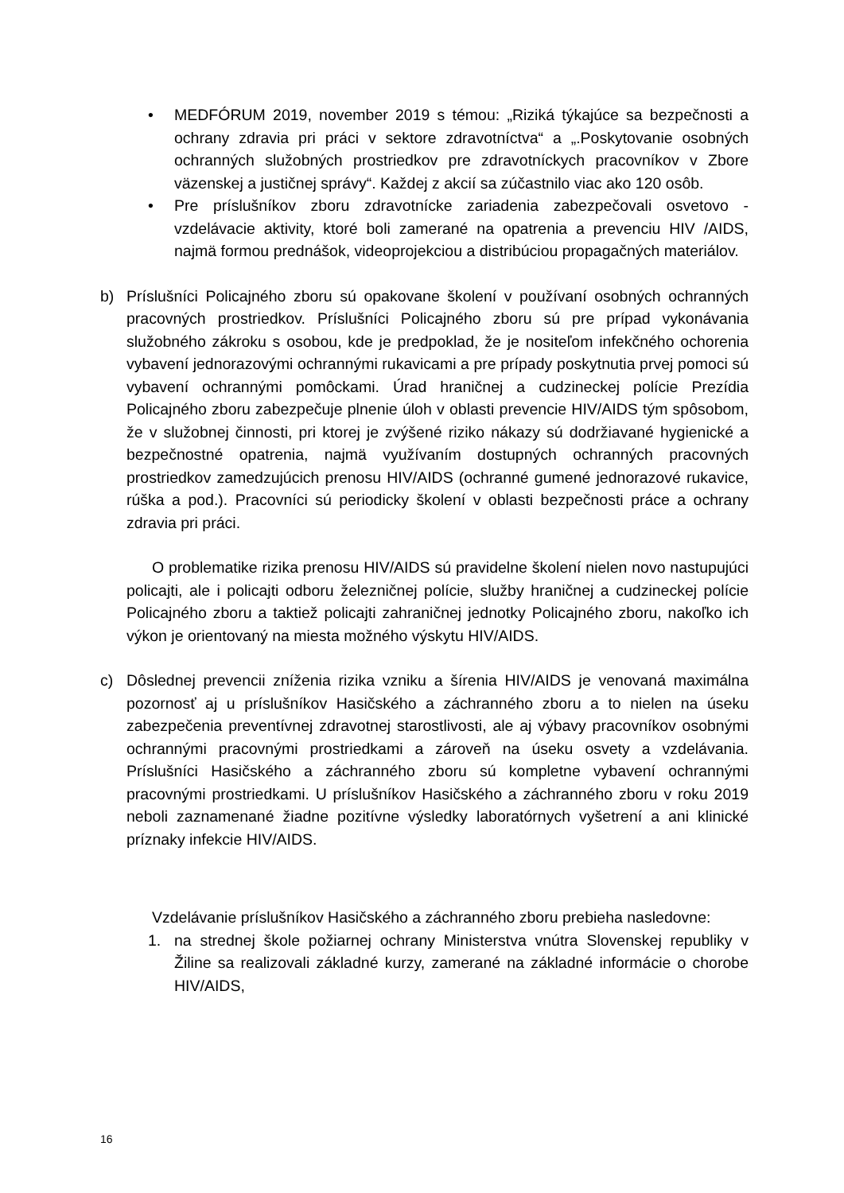• MEDFÓRUM 2019, november 2019 s témou: „Riziká týkajúce sa bezpečnosti a ochrany zdravia pri práci v sektore zdravotníctva“ a „.Poskytovanie osobných ochranných služobných prostriedkov pre zdravotníckych pracovníkov v Zbore väzenskej a justičnej správy“. Každej z akcií sa zúčastnilo viac ako 120 osôb.
• Pre príslušníkov zboru zdravotnícke zariadenia zabezpečovali osvetovo - vzdelávacie aktivity, ktoré boli zamerané na opatrenia a prevenciu HIV /AIDS, najmä formou prednášok, videoprojekciou a distribúciou propagačných materiálov.
b) Príslušníci Policajného zboru sú opakovane školení v používaní osobných ochranných pracovných prostriedkov. Príslušníci Policajného zboru sú pre prípad vykonávania služobného zákroku s osobou, kde je predpoklad, že je nositeľom infekčného ochorenia vybavení jednorazovými ochrannými rukavicami a pre prípady poskytnutia prvej pomoci sú vybavení ochrannými pomôckami. Úrad hraničnej a cudzineckej polície Prezídia Policajného zboru zabezpečuje plnenie úloh v oblasti prevencie HIV/AIDS tým spôsobom, že v služobnej činnosti, pri ktorej je zvýšené riziko nákazy sú dodržiavané hygienické a bezpečnostné opatrenia, najmä využívaním dostupných ochranných pracovných prostriedkov zamedzujúcich prenosu HIV/AIDS (ochranné gumené jednorazové rukavice, rúška a pod.). Pracovníci sú periodicky školení v oblasti bezpečnosti práce a ochrany zdravia pri práci.
O problematike rizika prenosu HIV/AIDS sú pravidelne školení nielen novo nastupujúci policajti, ale i policajti odboru železničnej polície, služby hraničnej a cudzineckej polície Policajného zboru a taktiež policajti zahraničnej jednotky Policajného zboru, nakoľko ich výkon je orientovaný na miesta možného výskytu HIV/AIDS.
c) Dôslednej prevencii zníženia rizika vzniku a šírenia HIV/AIDS je venovaná maximálna pozornosť aj u príslušníkov Hasičského a záchranného zboru a to nielen na úseku zabezpečenia preventívnej zdravotnej starostlivosti, ale aj výbavy pracovníkov osobnými ochrannými pracovnými prostriedkami a zároveň na úseku osvety a vzdelávania. Príslušníci Hasičského a záchranného zboru sú kompletne vybavení ochrannými pracovnými prostriedkami. U príslušníkov Hasičského a záchranného zboru v roku 2019 neboli zaznamenané žiadne pozitívne výsledky laboratórnych vyšetrení a ani klinické príznaky infekcie HIV/AIDS.
Vzdelávanie príslušníkov Hasičského a záchranného zboru prebieha nasledovne:
1. na strednej škole požiarnej ochrany Ministerstva vnútra Slovenskej republiky v Žiline sa realizovali základné kurzy, zamerané na základné informácie o chorobe HIV/AIDS,
16